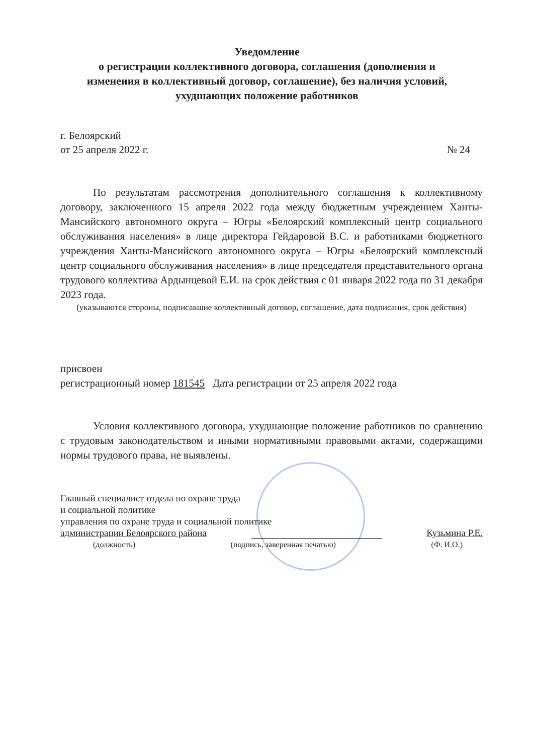Уведомление
о регистрации коллективного договора, соглашения (дополнения и
изменения в коллективный договор, соглашение), без наличия условий,
ухудшающих положение работников
г. Белоярский
от 25 апреля 2022 г. № 24
По результатам рассмотрения дополнительного соглашения к коллективному договору, заключенного 15 апреля 2022 года между бюджетным учреждением Ханты-Мансийского автономного округа – Югры «Белоярский комплексный центр социального обслуживания населения» в лице директора Гейдаровой В.С. и работниками бюджетного учреждения Ханты-Мансийского автономного округа – Югры «Белоярский комплексный центр социального обслуживания населения» в лице председателя представительного органа трудового коллектива Ардынцевой Е.И. на срок действия с 01 января 2022 года по 31 декабря 2023 года.
(указываются стороны, подписавшие коллективный договор, соглашение, дата подписания, срок действия)
присвоен
регистрационный номер 181545 Дата регистрации от 25 апреля 2022 года
Условия коллективного договора, ухудшающие положение работников по сравнению с трудовым законодательством и иными нормативными правовыми актами, содержащими нормы трудового права, не выявлены.
Главный специалист отдела по охране труда
и социальной политике
управления по охране труда и социальной политике
администрации Белоярского района Кузьмина Р.Е.
(должность) (подпись, заверенная печатью) (Ф. И.О.)